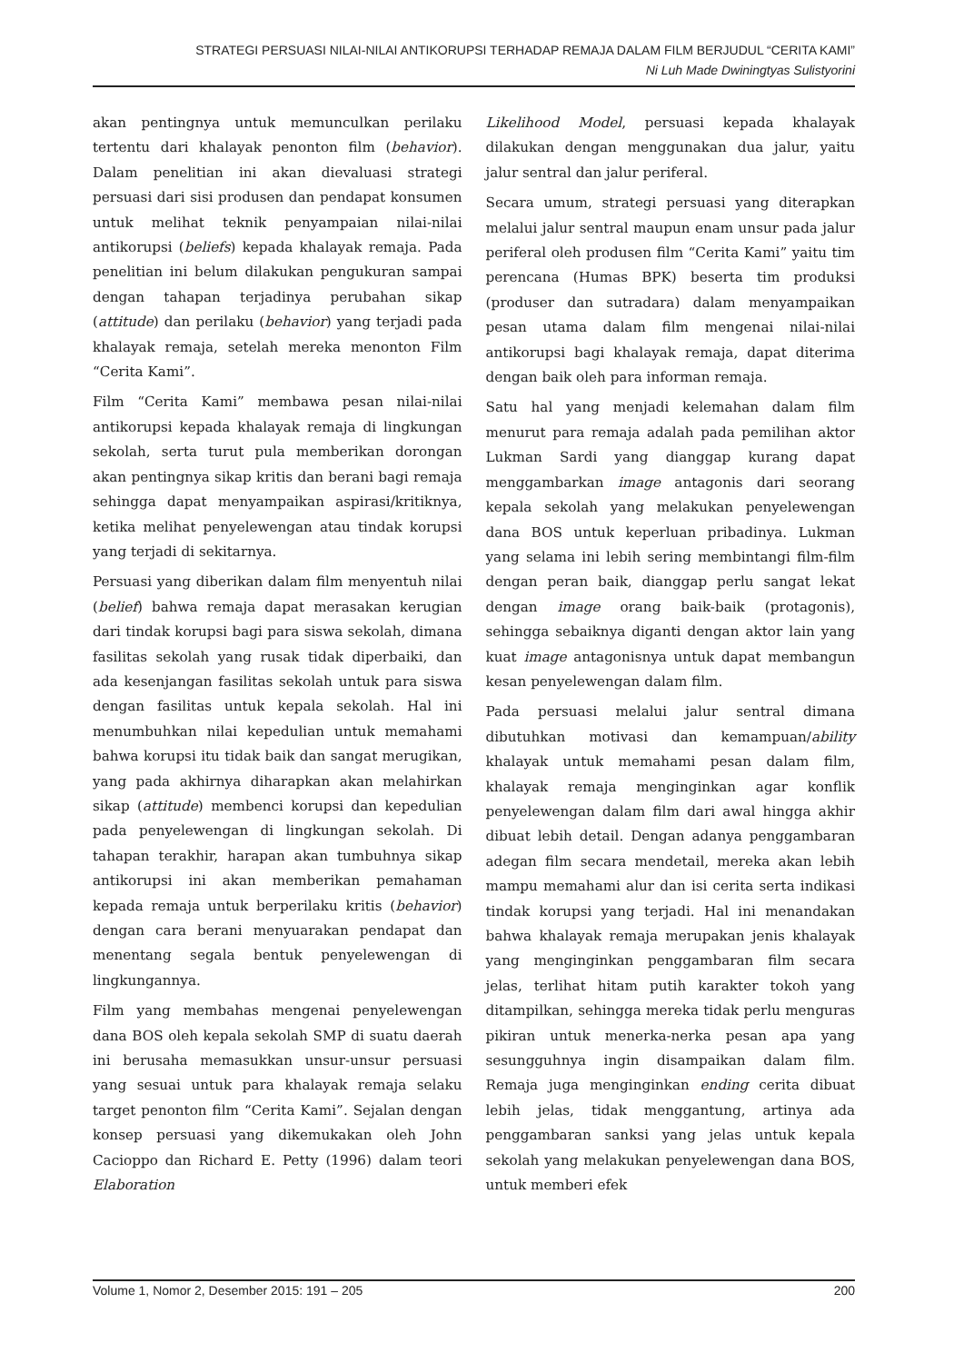STRATEGI PERSUASI NILAI-NILAI ANTIKORUPSI TERHADAP REMAJA DALAM FILM BERJUDUL “CERITA KAMI”
Ni Luh Made Dwiningtyas Sulistyorini
akan pentingnya untuk memunculkan perilaku tertentu dari khalayak penonton film (behavior). Dalam penelitian ini akan dievaluasi strategi persuasi dari sisi produsen dan pendapat konsumen untuk melihat teknik penyampaian nilai-nilai antikorupsi (beliefs) kepada khalayak remaja. Pada penelitian ini belum dilakukan pengukuran sampai dengan tahapan terjadinya perubahan sikap (attitude) dan perilaku (behavior) yang terjadi pada khalayak remaja, setelah mereka menonton Film “Cerita Kami”.
Film “Cerita Kami” membawa pesan nilai-nilai antikorupsi kepada khalayak remaja di lingkungan sekolah, serta turut pula memberikan dorongan akan pentingnya sikap kritis dan berani bagi remaja sehingga dapat menyampaikan aspirasi/kritiknya, ketika melihat penyelewengan atau tindak korupsi yang terjadi di sekitarnya.
Persuasi yang diberikan dalam film menyentuh nilai (belief) bahwa remaja dapat merasakan kerugian dari tindak korupsi bagi para siswa sekolah, dimana fasilitas sekolah yang rusak tidak diperbaiki, dan ada kesenjangan fasilitas sekolah untuk para siswa dengan fasilitas untuk kepala sekolah. Hal ini menumbuhkan nilai kepedulian untuk memahami bahwa korupsi itu tidak baik dan sangat merugikan, yang pada akhirnya diharapkan akan melahirkan sikap (attitude) membenci korupsi dan kepedulian pada penyelewengan di lingkungan sekolah. Di tahapan terakhir, harapan akan tumbuhnya sikap antikorupsi ini akan memberikan pemahaman kepada remaja untuk berperilaku kritis (behavior) dengan cara berani menyuarakan pendapat dan menentang segala bentuk penyelewengan di lingkungannya.
Film yang membahas mengenai penyelewengan dana BOS oleh kepala sekolah SMP di suatu daerah ini berusaha memasukkan unsur-unsur persuasi yang sesuai untuk para khalayak remaja selaku target penonton film “Cerita Kami”. Sejalan dengan konsep persuasi yang dikemukakan oleh John Cacioppo dan Richard E. Petty (1996) dalam teori Elaboration
Likelihood Model, persuasi kepada khalayak dilakukan dengan menggunakan dua jalur, yaitu jalur sentral dan jalur periferal.
Secara umum, strategi persuasi yang diterapkan melalui jalur sentral maupun enam unsur pada jalur periferal oleh produsen film “Cerita Kami” yaitu tim perencana (Humas BPK) beserta tim produksi (produser dan sutradara) dalam menyampaikan pesan utama dalam film mengenai nilai-nilai antikorupsi bagi khalayak remaja, dapat diterima dengan baik oleh para informan remaja.
Satu hal yang menjadi kelemahan dalam film menurut para remaja adalah pada pemilihan aktor Lukman Sardi yang dianggap kurang dapat menggambarkan image antagonis dari seorang kepala sekolah yang melakukan penyelewengan dana BOS untuk keperluan pribadinya. Lukman yang selama ini lebih sering membintangi film-film dengan peran baik, dianggap perlu sangat lekat dengan image orang baik-baik (protagonis), sehingga sebaiknya diganti dengan aktor lain yang kuat image antagonisnya untuk dapat membangun kesan penyelewengan dalam film.
Pada persuasi melalui jalur sentral dimana dibutuhkan motivasi dan kemampuan/ability khalayak untuk memahami pesan dalam film, khalayak remaja menginginkan agar konflik penyelewengan dalam film dari awal hingga akhir dibuat lebih detail. Dengan adanya penggambaran adegan film secara mendetail, mereka akan lebih mampu memahami alur dan isi cerita serta indikasi tindak korupsi yang terjadi. Hal ini menandakan bahwa khalayak remaja merupakan jenis khalayak yang menginginkan penggambaran film secara jelas, terlihat hitam putih karakter tokoh yang ditampilkan, sehingga mereka tidak perlu menguras pikiran untuk menerka-nerka pesan apa yang sesungguhnya ingin disampaikan dalam film. Remaja juga menginginkan ending cerita dibuat lebih jelas, tidak menggantung, artinya ada penggambaran sanksi yang jelas untuk kepala sekolah yang melakukan penyelewengan dana BOS, untuk memberi efek
Volume 1, Nomor 2, Desember 2015: 191 – 205 200